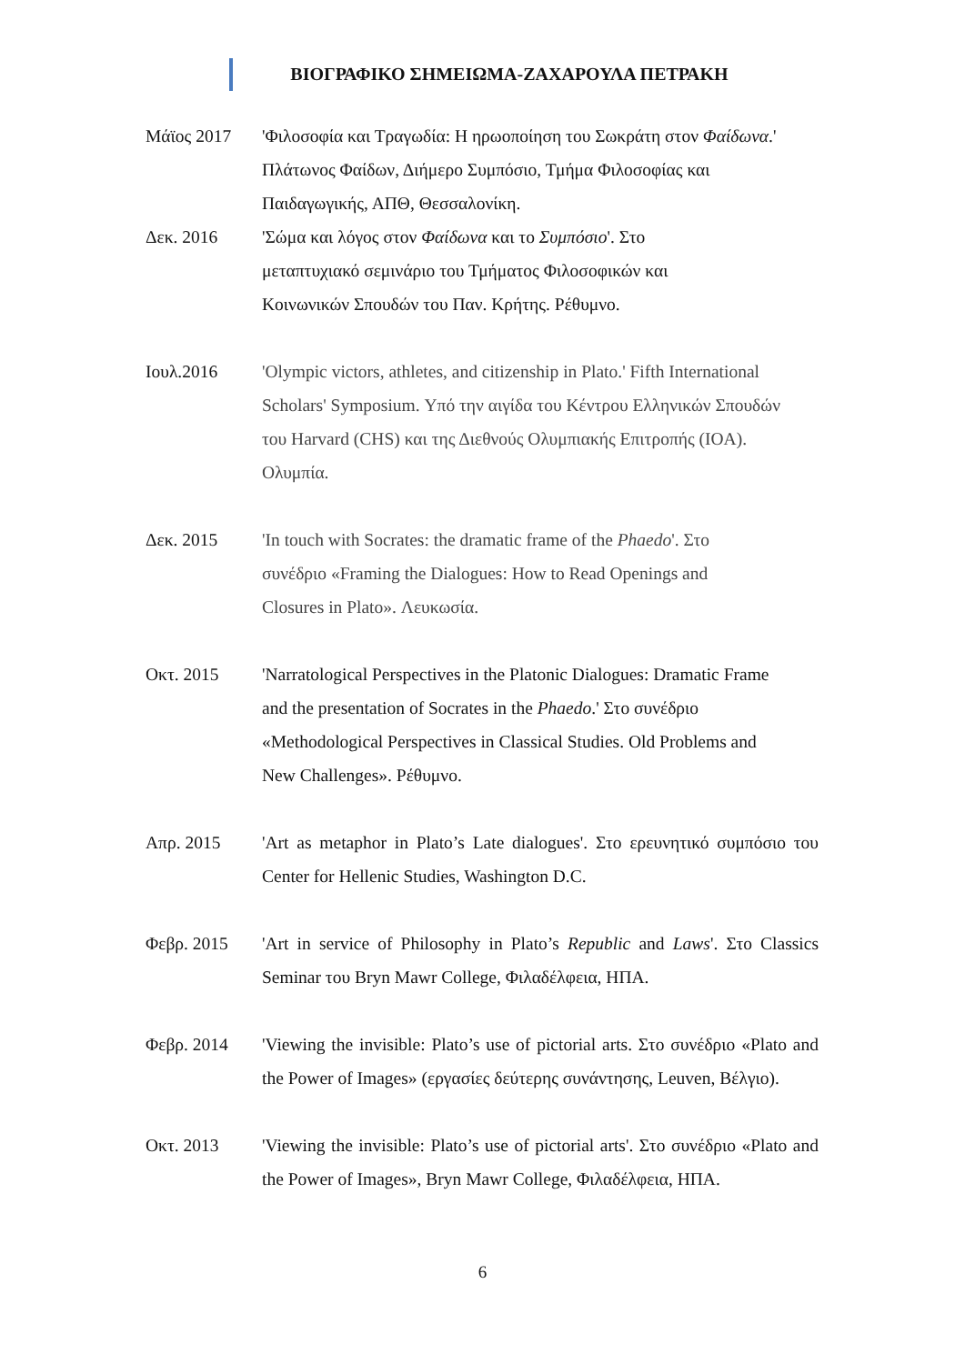ΒΙΟΓΡΑΦΙΚΟ ΣΗΜΕΙΩΜΑ-ΖΑΧΑΡΟΥΛΑ ΠΕΤΡΑΚΗ
Μάϊος 2017 'Φιλοσοφία και Τραγωδία: Η ηρωοποίηση του Σωκράτη στον Φαίδωνα.' Πλάτωνος Φαίδων, Διήμερο Συμπόσιο, Τμήμα Φιλοσοφίας και Παιδαγωγικής, ΑΠΘ, Θεσσαλονίκη.
Δεκ. 2016 'Σώμα και λόγος στον Φαίδωνα και το Συμπόσιο'. Στο μεταπτυχιακό σεμινάριο του Τμήματος Φιλοσοφικών και Κοινωνικών Σπουδών του Παν. Κρήτης. Ρέθυμνο.
Ιουλ.2016 'Olympic victors, athletes, and citizenship in Plato.' Fifth International Scholars' Symposium. Υπό την αιγίδα του Κέντρου Ελληνικών Σπουδών του Harvard (CHS) και της Διεθνούς Ολυμπιακής Επιτροπής (IOA). Ολυμπία.
Δεκ. 2015 'In touch with Socrates: the dramatic frame of the Phaedo'. Στο συνέδριο «Framing the Dialogues: How to Read Openings and Closures in Plato». Λευκωσία.
Οκτ. 2015 'Narratological Perspectives in the Platonic Dialogues: Dramatic Frame and the presentation of Socrates in the Phaedo.' Στο συνέδριο «Methodological Perspectives in Classical Studies. Old Problems and New Challenges». Ρέθυμνο.
Απρ. 2015 'Art as metaphor in Plato’s Late dialogues'. Στο ερευνητικό συμπόσιο του Center for Hellenic Studies, Washington D.C.
Φεβρ. 2015 'Art in service of Philosophy in Plato’s Republic and Laws'. Στο Classics Seminar του Bryn Mawr College, Φιλαδέλφεια, ΗΠΑ.
Φεβρ. 2014 'Viewing the invisible: Plato’s use of pictorial arts. Στο συνέδριο «Plato and the Power of Images» (εργασίες δεύτερης συνάντησης, Leuven, Βέλγιο).
Οκτ. 2013 'Viewing the invisible: Plato’s use of pictorial arts'. Στο συνέδριο «Plato and the Power of Images», Bryn Mawr College, Φιλαδέλφεια, ΗΠΑ.
6